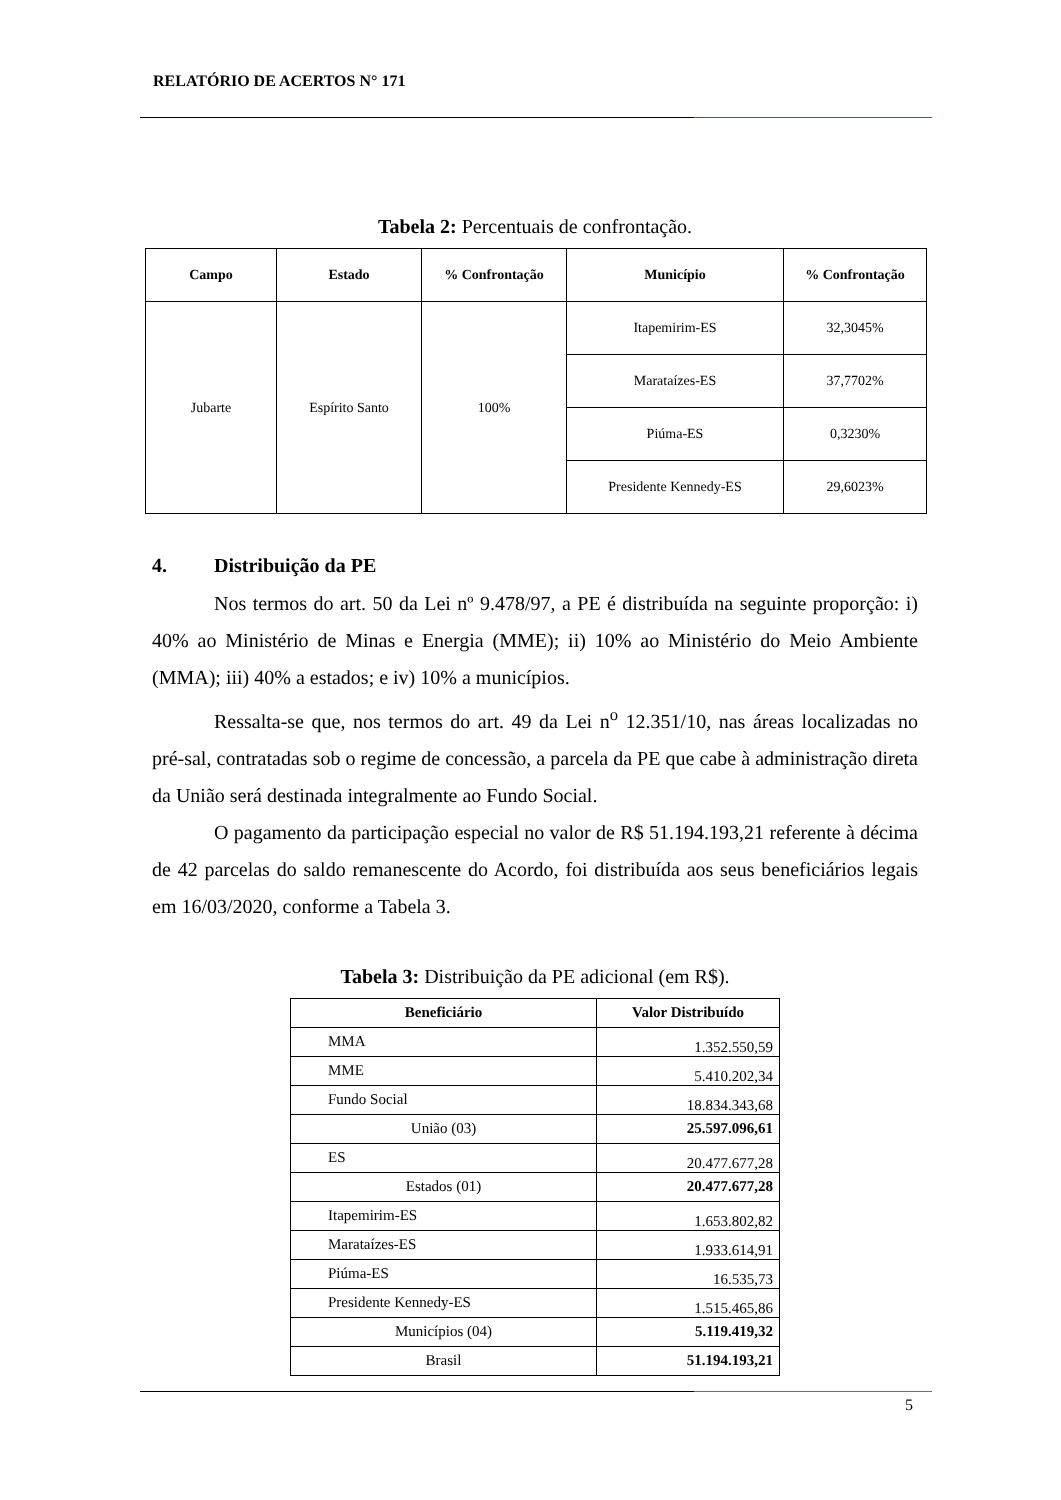RELATÓRIO DE ACERTOS N° 171
Tabela 2: Percentuais de confrontação.
| Campo | Estado | % Confrontação | Município | % Confrontação |
| --- | --- | --- | --- | --- |
| Jubarte | Espírito Santo | 100% | Itapemirim-ES | 32,3045% |
| | | | Marataízes-ES | 37,7702% |
| | | | Piúma-ES | 0,3230% |
| | | | Presidente Kennedy-ES | 29,6023% |
4. Distribuição da PE
Nos termos do art. 50 da Lei nº 9.478/97, a PE é distribuída na seguinte proporção: i) 40% ao Ministério de Minas e Energia (MME); ii) 10% ao Ministério do Meio Ambiente (MMA); iii) 40% a estados; e iv) 10% a municípios.
Ressalta-se que, nos termos do art. 49 da Lei n<sup>o</sup> 12.351/10, nas áreas localizadas no pré-sal, contratadas sob o regime de concessão, a parcela da PE que cabe à administração direta da União será destinada integralmente ao Fundo Social.
O pagamento da participação especial no valor de R$ 51.194.193,21 referente à décima de 42 parcelas do saldo remanescente do Acordo, foi distribuída aos seus beneficiários legais em 16/03/2020, conforme a Tabela 3.
Tabela 3: Distribuição da PE adicional (em R$).
| Beneficiário | Valor Distribuído |
| --- | --- |
| MMA | 1.352.550,59 |
| MME | 5.410.202,34 |
| Fundo Social | 18.834.343,68 |
| União (03) | 25.597.096,61 |
| ES | 20.477.677,28 |
| Estados (01) | 20.477.677,28 |
| Itapemirim-ES | 1.653.802,82 |
| Marataízes-ES | 1.933.614,91 |
| Piúma-ES | 16.535,73 |
| Presidente Kennedy-ES | 1.515.465,86 |
| Municípios (04) | 5.119.419,32 |
| Brasil | 51.194.193,21 |
5